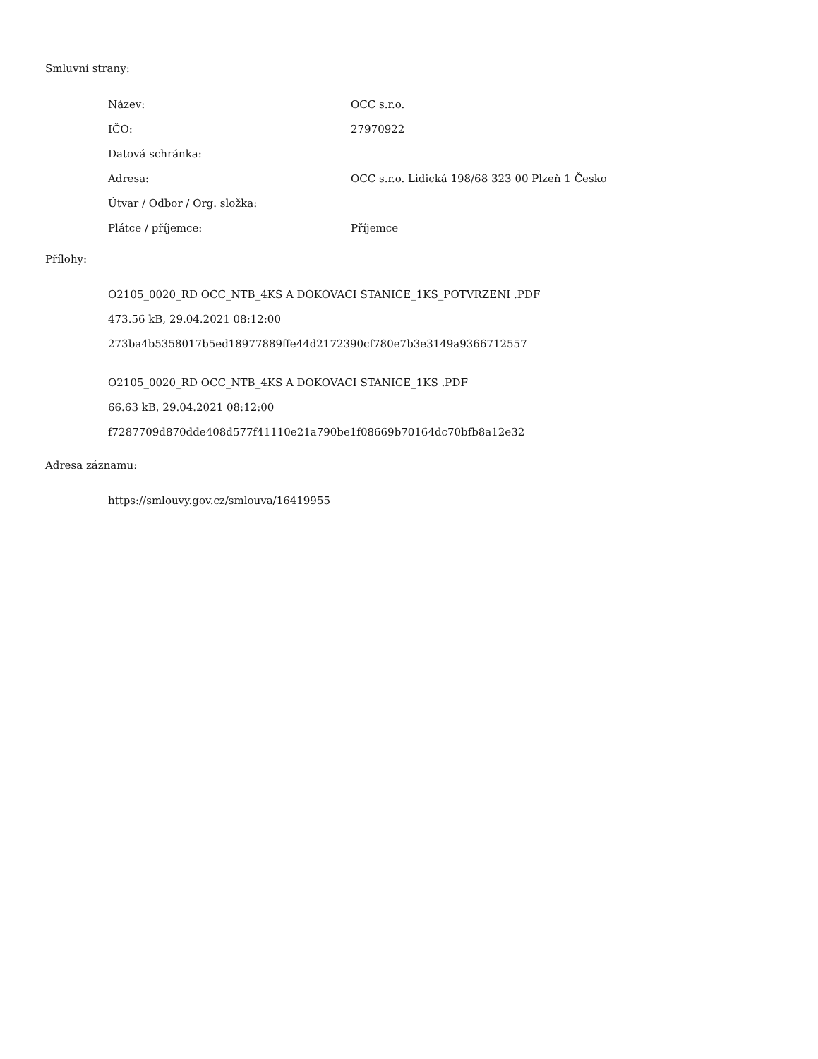Smluvní strany:
| Název: | OCC s.r.o. |
| IČO: | 27970922 |
| Datová schránka: | |
| Adresa: | OCC s.r.o. Lidická 198/68 323 00 Plzeň 1 Česko |
| Útvar / Odbor / Org. složka: | |
| Plátce / příjemce: | Příjemce |
Přílohy:
O2105_0020_RD OCC_NTB_4KS A DOKOVACI STANICE_1KS_POTVRZENI .PDF
473.56 kB, 29.04.2021 08:12:00
273ba4b5358017b5ed18977889ffe44d2172390cf780e7b3e3149a9366712557
O2105_0020_RD OCC_NTB_4KS A DOKOVACI STANICE_1KS .PDF
66.63 kB, 29.04.2021 08:12:00
f7287709d870dde408d577f41110e21a790be1f08669b70164dc70bfb8a12e32
Adresa záznamu:
https://smlouvy.gov.cz/smlouva/16419955